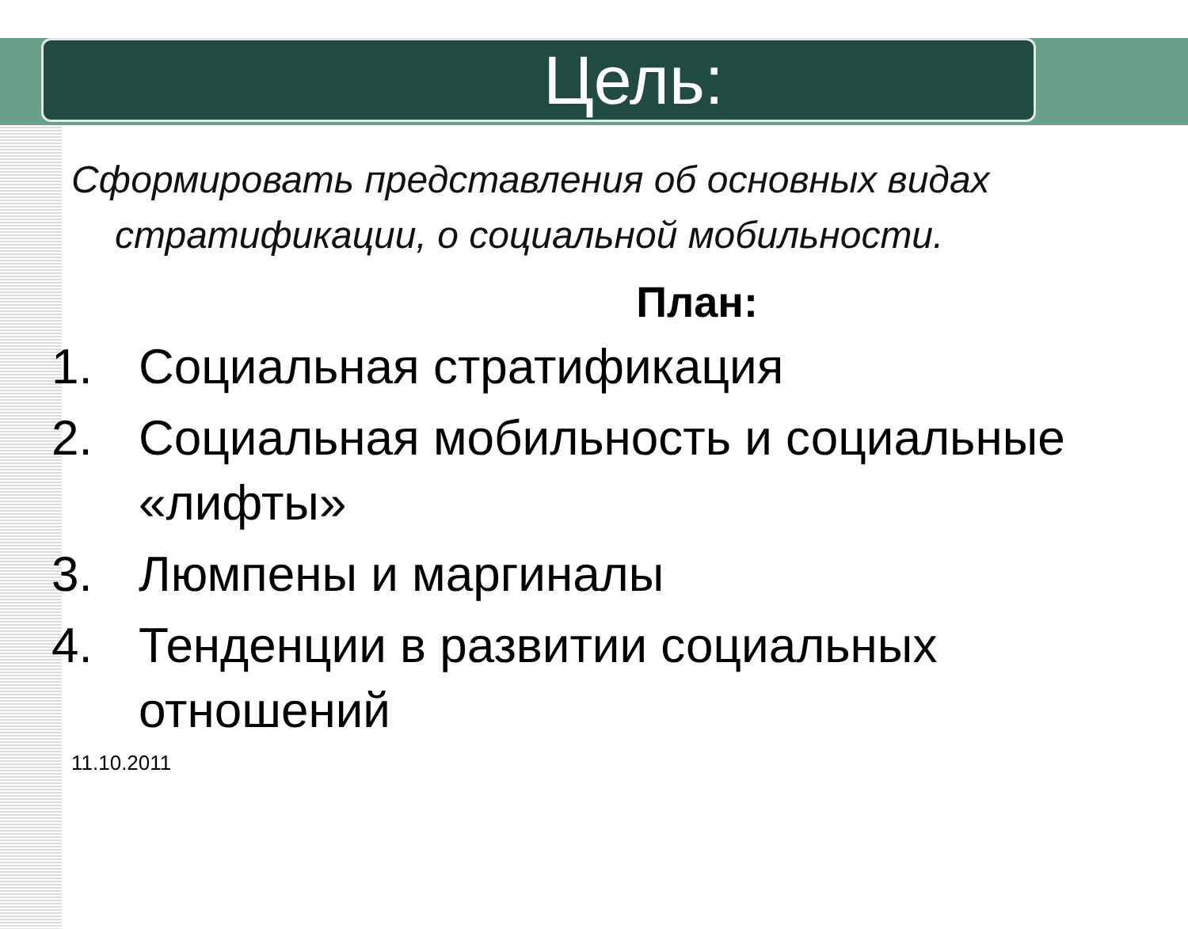Цель:
Сформировать представления об основных видах стратификации, о социальной мобильности.
План:
1. Социальная стратификация
2. Социальная мобильность и социальные «лифты»
3. Люмпены и маргиналы
4. Тенденции в развитии социальных отношений
11.10.2011